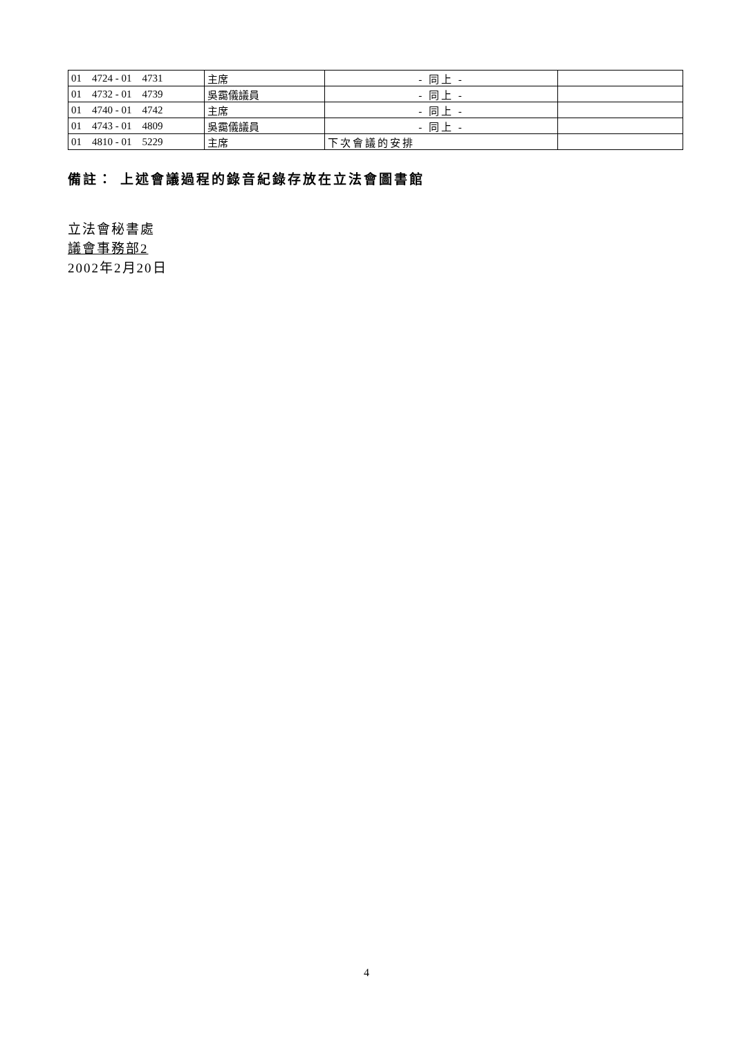| 01 4724 - 01 4731 | 主席 | - 同上 - | |
| 01 4732 - 01 4739 | 吳靄儀議員 | - 同上 - | |
| 01 4740 - 01 4742 | 主席 | - 同上 - | |
| 01 4743 - 01 4809 | 吳靄儀議員 | - 同上 - | |
| 01 4810 - 01 5229 | 主席 | 下次會議的安排 | |
備註： 上述會議過程的錄音紀錄存放在立法會圖書館
立法會秘書處
議會事務部2
2002年2月20日
4